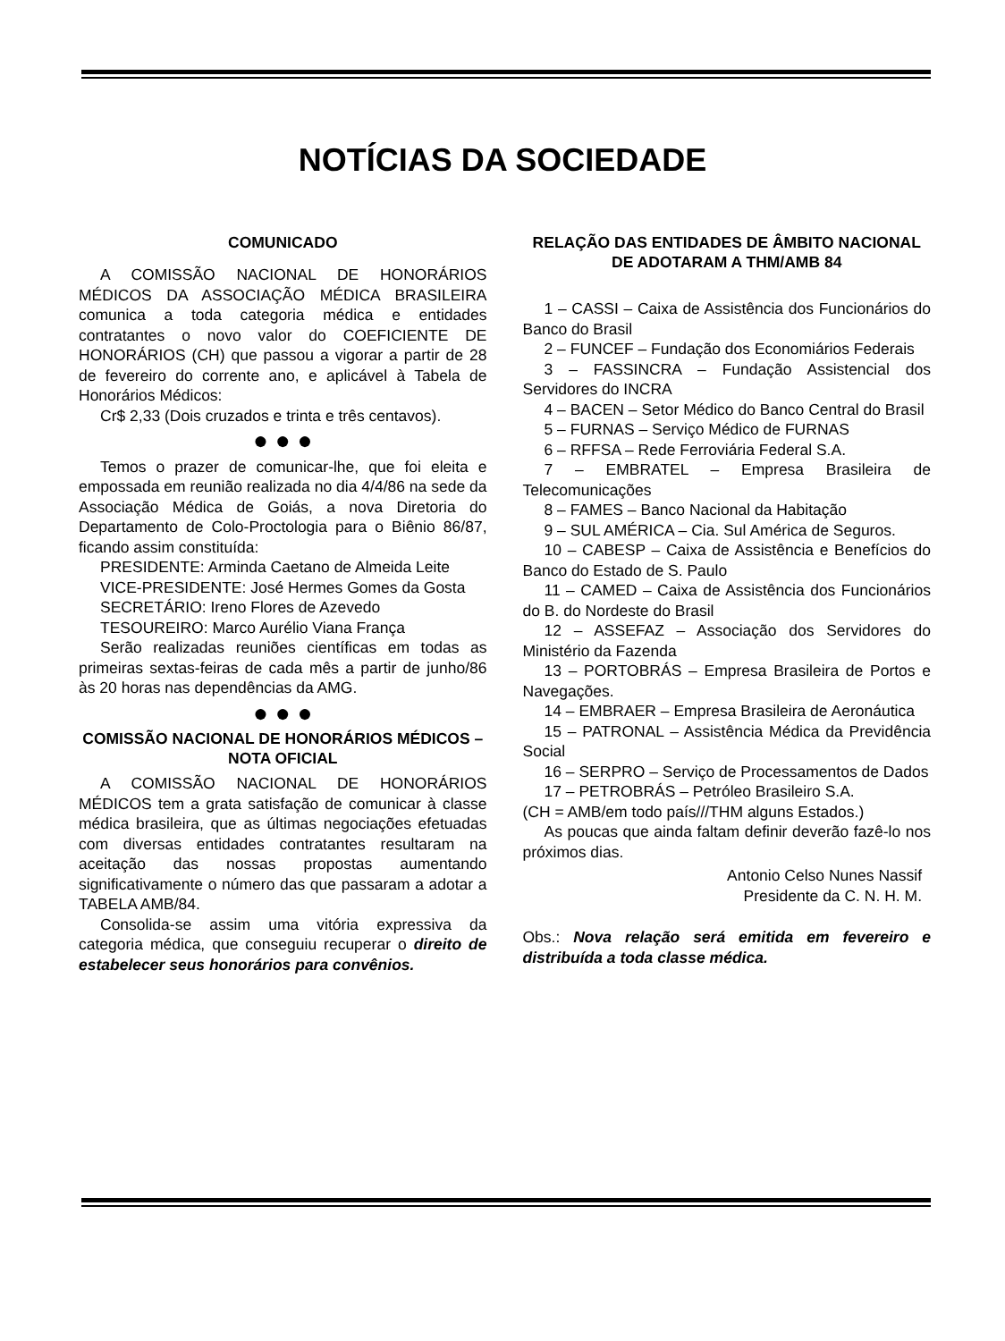NOTÍCIAS DA SOCIEDADE
COMUNICADO
A COMISSÃO NACIONAL DE HONORÁRIOS MÉDICOS DA ASSOCIAÇÃO MÉDICA BRASILEIRA comunica a toda categoria médica e entidades contratantes o novo valor do COEFICIENTE DE HONORÁRIOS (CH) que passou a vigorar a partir de 28 de fevereiro do corrente ano, e aplicável à Tabela de Honorários Médicos:
Cr$ 2,33 (Dois cruzados e trinta e três centavos).
● ● ●
Temos o prazer de comunicar-lhe, que foi eleita e empossada em reunião realizada no dia 4/4/86 na sede da Associação Médica de Goiás, a nova Diretoria do Departamento de Colo-Proctologia para o Biênio 86/87, ficando assim constituída:
PRESIDENTE: Arminda Caetano de Almeida Leite
VICE-PRESIDENTE: José Hermes Gomes da Gosta
SECRETÁRIO: Ireno Flores de Azevedo
TESOUREIRO: Marco Aurélio Viana França
Serão realizadas reuniões científicas em todas as primeiras sextas-feiras de cada mês a partir de junho/86 às 20 horas nas dependências da AMG.
● ● ●
COMISSÃO NACIONAL DE HONORÁRIOS MÉDICOS – NOTA OFICIAL
A COMISSÃO NACIONAL DE HONORÁRIOS MÉDICOS tem a grata satisfação de comunicar à classe médica brasileira, que as últimas negociações efetuadas com diversas entidades contratantes resultaram na aceitação das nossas propostas aumentando significativamente o número das que passaram a adotar a TABELA AMB/84.
Consolida-se assim uma vitória expressiva da categoria médica, que conseguiu recuperar o direito de estabelecer seus honorários para convênios.
RELAÇÃO DAS ENTIDADES DE ÂMBITO NACIONAL DE ADOTARAM A THM/AMB 84
1 – CASSI – Caixa de Assistência dos Funcionários do Banco do Brasil
2 – FUNCEF – Fundação dos Economiários Federais
3 – FASSINCRA – Fundação Assistencial dos Servidores do INCRA
4 – BACEN – Setor Médico do Banco Central do Brasil
5 – FURNAS – Serviço Médico de FURNAS
6 – RFFSA – Rede Ferroviária Federal S.A.
7 – EMBRATEL – Empresa Brasileira de Telecomunicações
8 – FAMES – Banco Nacional da Habitação
9 – SUL AMÉRICA – Cia. Sul América de Seguros.
10 – CABESP – Caixa de Assistência e Benefícios do Banco do Estado de S. Paulo
11 – CAMED – Caixa de Assistência dos Funcionários do B. do Nordeste do Brasil
12 – ASSEFAZ – Associação dos Servidores do Ministério da Fazenda
13 – PORTOBRÁS – Empresa Brasileira de Portos e Navegações.
14 – EMBRAER – Empresa Brasileira de Aeronáutica
15 – PATRONAL – Assistência Médica da Previdência Social
16 – SERPRO – Serviço de Processamentos de Dados
17 – PETROBRÁS – Petróleo Brasileiro S.A.
(CH = AMB/em todo país///THM alguns Estados.)
As poucas que ainda faltam definir deverão fazê-lo nos próximos dias.
Antonio Celso Nunes Nassif
Presidente da C. N. H. M.
Obs.: Nova relação será emitida em fevereiro e distribuída a toda classe médica.